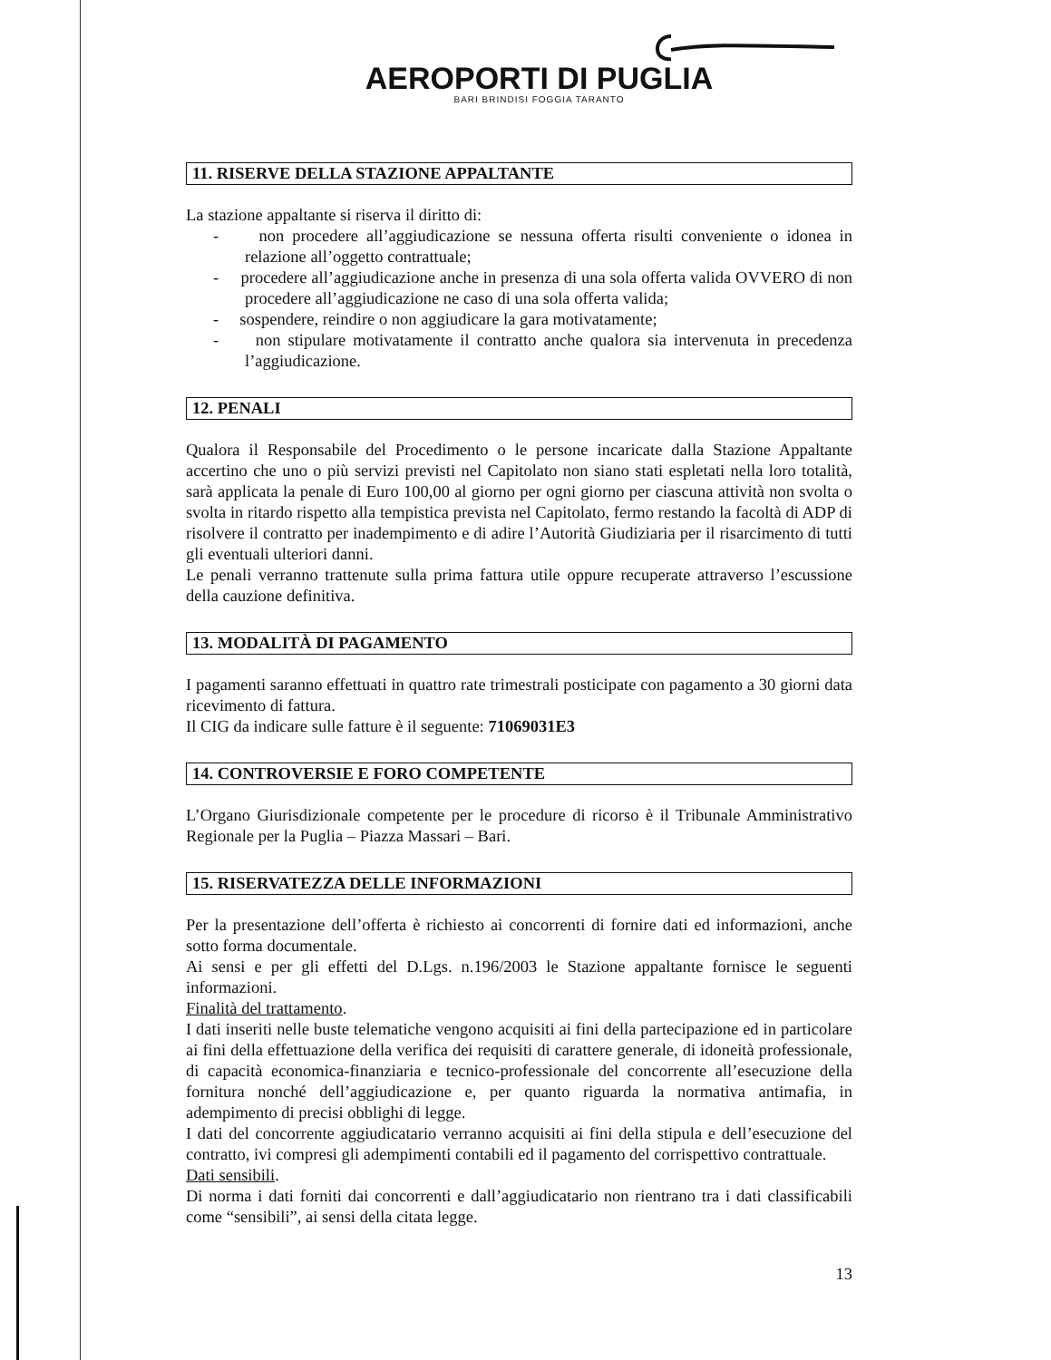AEROPORTI DI PUGLIA
BARI BRINDISI FOGGIA TARANTO
11. RISERVE DELLA STAZIONE APPALTANTE
La stazione appaltante si riserva il diritto di:
- non procedere all’aggiudicazione se nessuna offerta risulti conveniente o idonea in relazione all’oggetto contrattuale;
- procedere all’aggiudicazione anche in presenza di una sola offerta valida OVVERO di non procedere all’aggiudicazione ne caso di una sola offerta valida;
- sospendere, reindire o non aggiudicare la gara motivatamente;
- non stipulare motivatamente il contratto anche qualora sia intervenuta in precedenza l’aggiudicazione.
12. PENALI
Qualora il Responsabile del Procedimento o le persone incaricate dalla Stazione Appaltante accertino che uno o più servizi previsti nel Capitolato non siano stati espletati nella loro totalità, sarà applicata la penale di Euro 100,00 al giorno per ogni giorno per ciascuna attività non svolta o svolta in ritardo rispetto alla tempistica prevista nel Capitolato, fermo restando la facoltà di ADP di risolvere il contratto per inadempimento e di adire l’Autorità Giudiziaria per il risarcimento di tutti gli eventuali ulteriori danni.
Le penali verranno trattenute sulla prima fattura utile oppure recuperate attraverso l’escussione della cauzione definitiva.
13. MODALITÀ DI PAGAMENTO
I pagamenti saranno effettuati in quattro rate trimestrali posticipate con pagamento a 30 giorni data ricevimento di fattura.
Il CIG da indicare sulle fatture è il seguente: 71069031E3
14. CONTROVERSIE E FORO COMPETENTE
L’Organo Giurisdizionale competente per le procedure di ricorso è il Tribunale Amministrativo Regionale per la Puglia – Piazza Massari – Bari.
15. RISERVATEZZA DELLE INFORMAZIONI
Per la presentazione dell’offerta è richiesto ai concorrenti di fornire dati ed informazioni, anche sotto forma documentale.
Ai sensi e per gli effetti del D.Lgs. n.196/2003 le Stazione appaltante fornisce le seguenti informazioni.
Finalità del trattamento.
I dati inseriti nelle buste telematiche vengono acquisiti ai fini della partecipazione ed in particolare ai fini della effettuazione della verifica dei requisiti di carattere generale, di idoneità professionale, di capacità economica-finanziaria e tecnico-professionale del concorrente all’esecuzione della fornitura nonché dell’aggiudicazione e, per quanto riguarda la normativa antimafia, in adempimento di precisi obblighi di legge.
I dati del concorrente aggiudicatario verranno acquisiti ai fini della stipula e dell’esecuzione del contratto, ivi compresi gli adempimenti contabili ed il pagamento del corrispettivo contrattuale.
Dati sensibili.
Di norma i dati forniti dai concorrenti e dall’aggiudicatario non rientrano tra i dati classificabili come “sensibili”, ai sensi della citata legge.
13